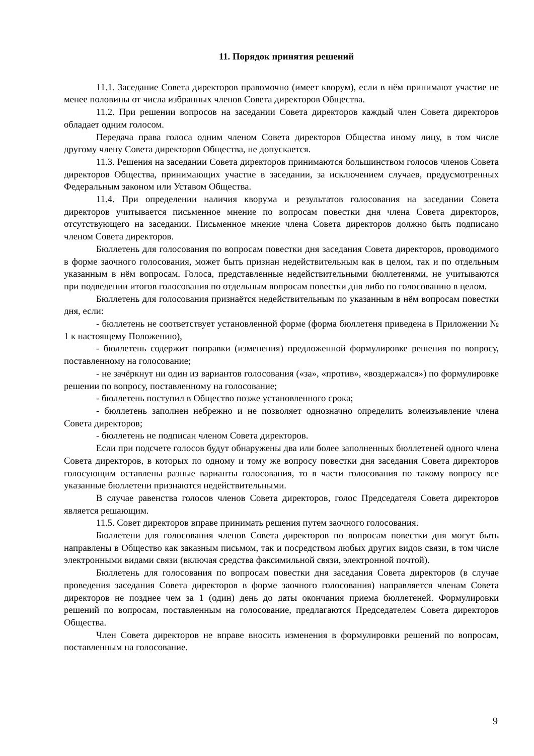11. Порядок принятия решений
11.1. Заседание Совета директоров правомочно (имеет кворум), если в нём принимают участие не менее половины от числа избранных членов Совета директоров Общества.
11.2. При решении вопросов на заседании Совета директоров каждый член Совета директоров обладает одним голосом.
Передача права голоса одним членом Совета директоров Общества иному лицу, в том числе другому члену Совета директоров Общества, не допускается.
11.3. Решения на заседании Совета директоров принимаются большинством голосов членов Совета директоров Общества, принимающих участие в заседании, за исключением случаев, предусмотренных Федеральным законом или Уставом Общества.
11.4. При определении наличия кворума и результатов голосования на заседании Совета директоров учитывается письменное мнение по вопросам повестки дня члена Совета директоров, отсутствующего на заседании. Письменное мнение члена Совета директоров должно быть подписано членом Совета директоров.
Бюллетень для голосования по вопросам повестки дня заседания Совета директоров, проводимого в форме заочного голосования, может быть признан недействительным как в целом, так и по отдельным указанным в нём вопросам. Голоса, представленные недействительными бюллетенями, не учитываются при подведении итогов голосования по отдельным вопросам повестки дня либо по голосованию в целом.
Бюллетень для голосования признаётся недействительным по указанным в нём вопросам повестки дня, если:
- бюллетень не соответствует установленной форме (форма бюллетеня приведена в Приложении № 1 к настоящему Положению),
- бюллетень содержит поправки (изменения) предложенной формулировке решения по вопросу, поставленному на голосование;
- не зачёркнут ни один из вариантов голосования («за», «против», «воздержался») по формулировке решении по вопросу, поставленному на голосование;
- бюллетень поступил в Общество позже установленного срока;
- бюллетень заполнен небрежно и не позволяет однозначно определить волеизъявление члена Совета директоров;
- бюллетень не подписан членом Совета директоров.
Если при подсчете голосов будут обнаружены два или более заполненных бюллетеней одного члена Совета директоров, в которых по одному и тому же вопросу повестки дня заседания Совета директоров голосующим оставлены разные варианты голосования, то в части голосования по такому вопросу все указанные бюллетени признаются недействительными.
В случае равенства голосов членов Совета директоров, голос Председателя Совета директоров является решающим.
11.5. Совет директоров вправе принимать решения путем заочного голосования.
Бюллетени для голосования членов Совета директоров по вопросам повестки дня могут быть направлены в Общество как заказным письмом, так и посредством любых других видов связи, в том числе электронными видами связи (включая средства факсимильной связи, электронной почтой).
Бюллетень для голосования по вопросам повестки дня заседания Совета директоров (в случае проведения заседания Совета директоров в форме заочного голосования) направляется членам Совета директоров не позднее чем за 1 (один) день до даты окончания приема бюллетеней. Формулировки решений по вопросам, поставленным на голосование, предлагаются Председателем Совета директоров Общества.
Член Совета директоров не вправе вносить изменения в формулировки решений по вопросам, поставленным на голосование.
9